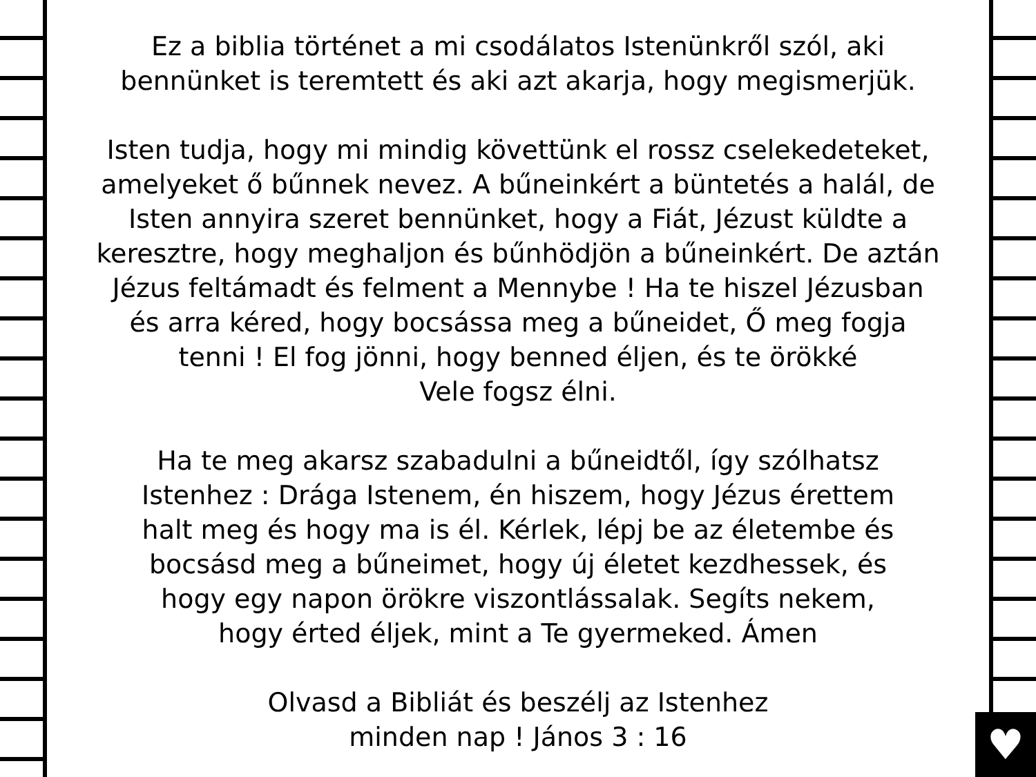♥
Ez a biblia történet a mi csodálatos Istenünkről szól, aki
bennünket is teremtett és aki azt akarja, hogy megismerjük.
Isten tudja, hogy mi mindig követtünk el rossz cselekedeteket,
amelyeket ő bűnnek nevez. A bűneinkért a büntetés a halál, de
Isten annyira szeret bennünket, hogy a Fiát, Jézust küldte a
keresztre, hogy meghaljon és bűnhödjön a bűneinkért. De aztán
Jézus feltámadt és felment a Mennybe ! Ha te hiszel Jézusban
és arra kéred, hogy bocsássa meg a bűneidet, Ő meg fogja
tenni ! El fog jönni, hogy benned éljen, és te örökké
Vele fogsz élni.
Ha te meg akarsz szabadulni a bűneidtől, így szólhatsz
Istenhez : Drága Istenem, én hiszem, hogy Jézus érettem
halt meg és hogy ma is él. Kérlek, lépj be az életembe és
bocsásd meg a bűneimet, hogy új életet kezdhessek, és
hogy egy napon örökre viszontlássalak. Segíts nekem,
hogy érted éljek, mint a Te gyermeked. Ámen
Olvasd a Bibliát és beszélj az Istenhez
minden nap ! János 3 : 16